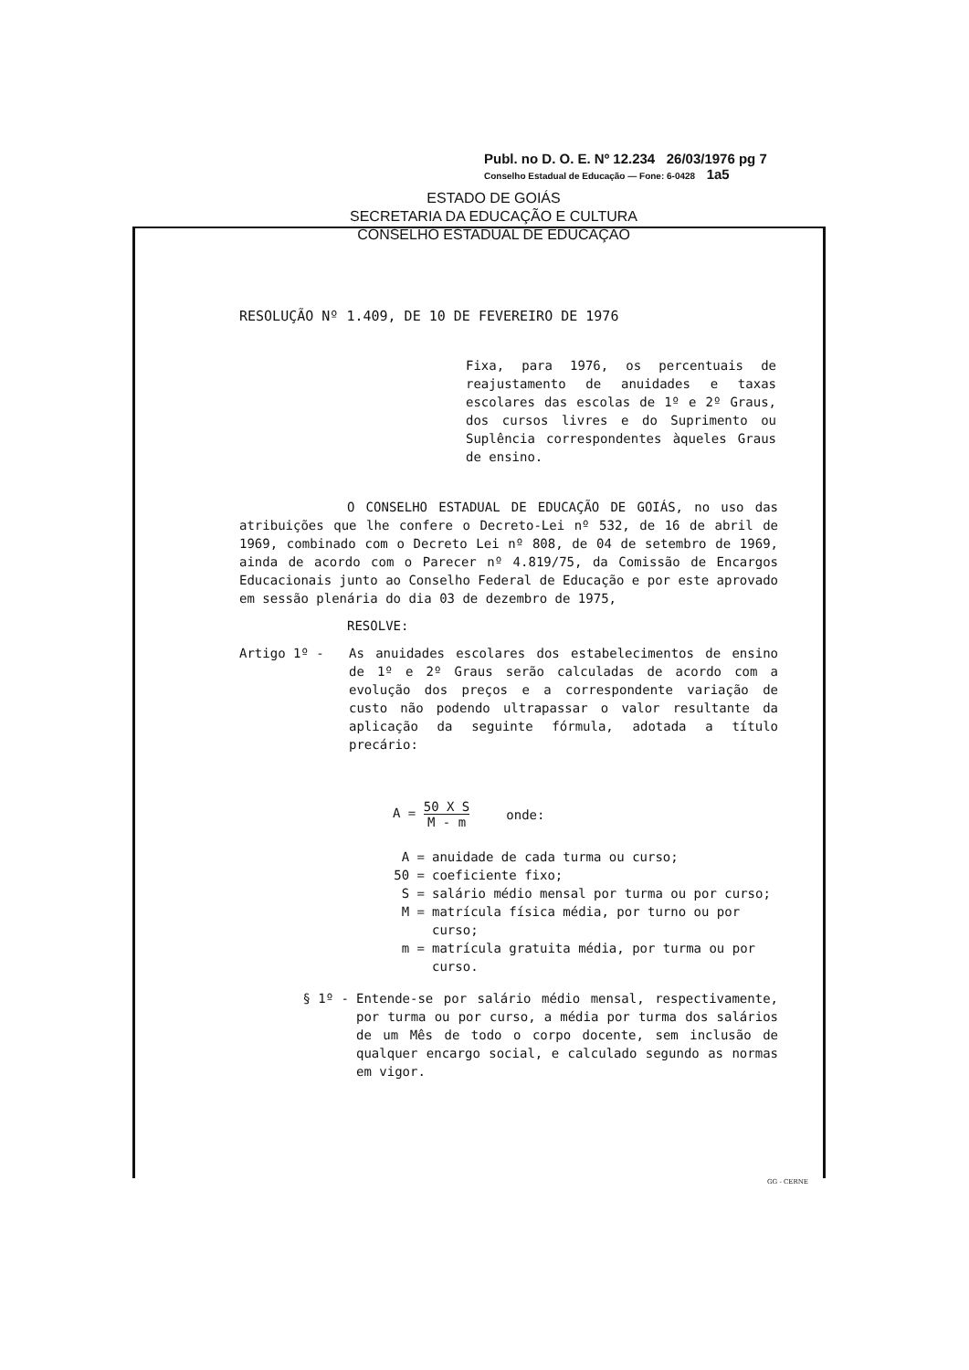Publ. no D. O. E. Nº 12.234 26/03/1976 pg 7
Conselho Estadual de Educação — Fone: 6-0428 1a5
ESTADO DE GOIÁS
SECRETARIA DA EDUCAÇÃO E CULTURA
CONSELHO ESTADUAL DE EDUCAÇÃO
RESOLUÇÃO Nº 1.409, DE 10 DE FEVEREIRO DE 1976
Fixa, para 1976, os percentuais de reajustamento de anuidades e taxas escolares das escolas de 1º e 2º Graus, dos cursos livres e do Suprimento ou Suplência correspondentes àqueles Graus de ensino.
O CONSELHO ESTADUAL DE EDUCAÇÃO DE GOIÁS, no uso das atribuições que lhe confere o Decreto-Lei nº 532, de 16 de abril de 1969, combinado com o Decreto Lei nº 808, de 04 de setembro de 1969, ainda de acordo com o Parecer nº 4.819/75, da Comissão de Encargos Educacionais junto ao Conselho Federal de Educação e por este aprovado em sessão plenária do dia 03 de dezembro de 1975,
RESOLVE:
Artigo 1º - As anuidades escolares dos estabelecimentos de ensino de 1º e 2º Graus serão calculadas de acordo com a evolução dos preços e a correspondente variação de custo não podendo ultrapassar o valor resultante da aplicação da seguinte fórmula, adotada a título precário:
A = 50 X S M - m onde:
A = anuidade de cada turma ou curso;
50 = coeficiente fixo;
S = salário médio mensal por turma ou por curso;
M = matrícula física média, por turno ou por curso;
m = matrícula gratuita média, por turma ou por curso.
§ 1º - Entende-se por salário médio mensal, respectivamente, por turma ou por curso, a média por turma dos salários de um Mês de todo o corpo docente, sem inclusão de qualquer encargo social, e calculado segundo as normas em vigor.
GG - CERNE